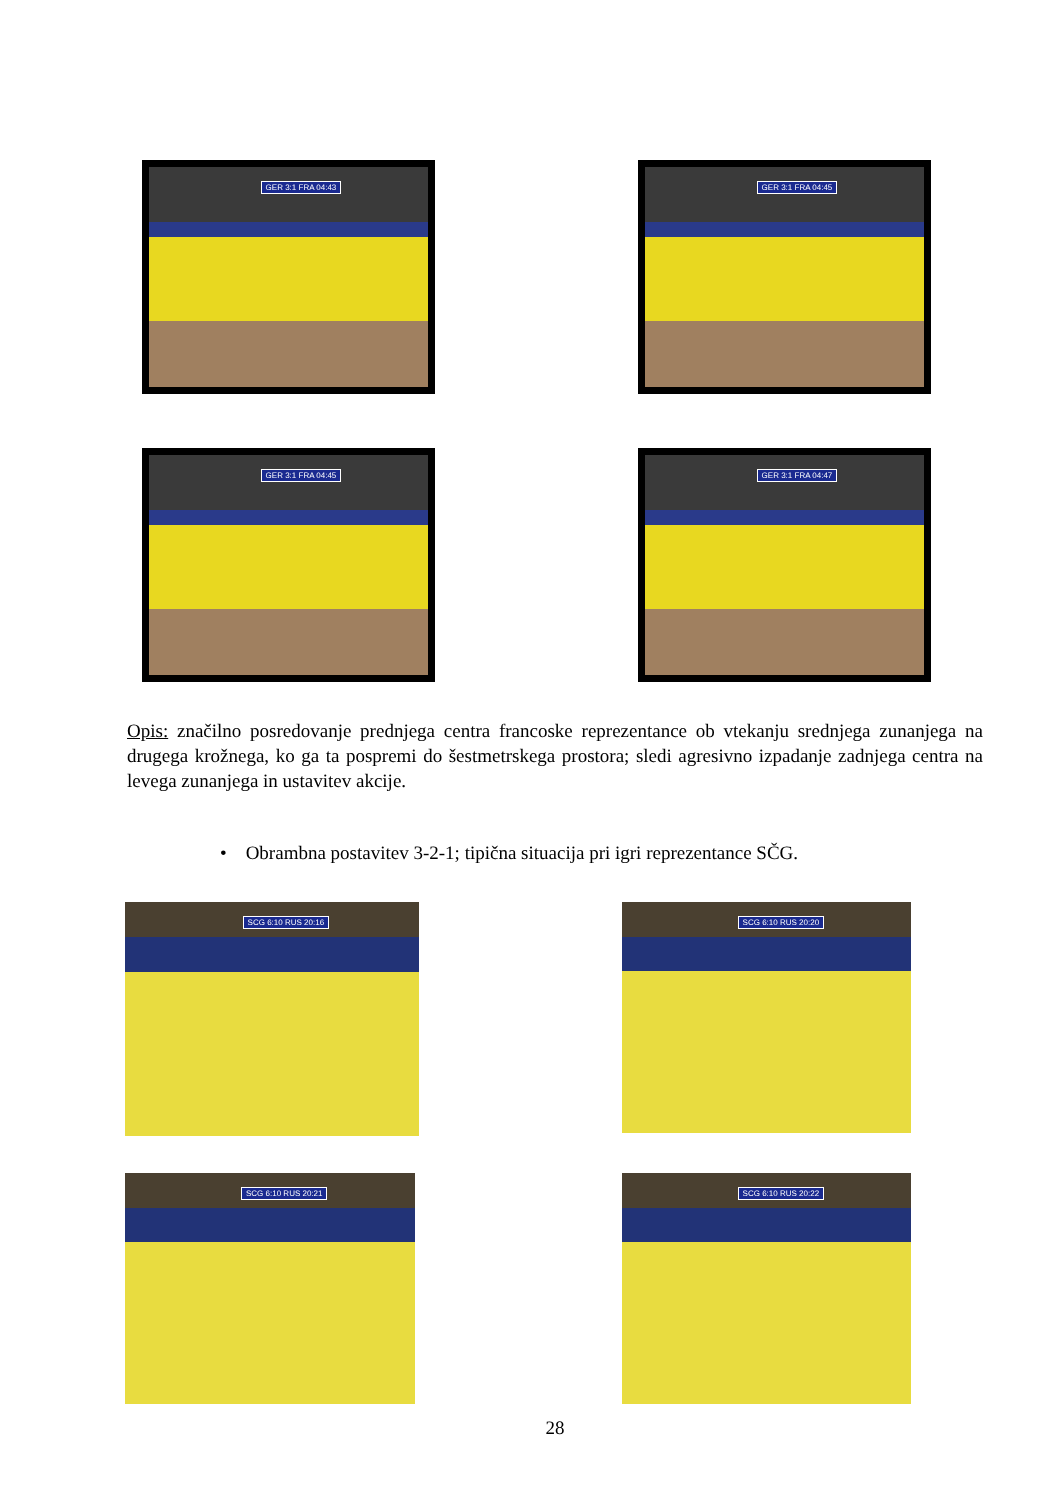GER 3:1 FRA 04:43 GER 3:1 FRA 04:45
GER 3:1 FRA 04:45 GER 3:1 FRA 04:47
Opis: značilno posredovanje prednjega centra francoske reprezentance ob vtekanju srednjega zunanjega na drugega krožnega, ko ga ta pospremi do šestmetrskega prostora; sledi agresivno izpadanje zadnjega centra na levega zunanjega in ustavitev akcije.
• Obrambna postavitev 3-2-1; tipična situacija pri igri reprezentance SČG.
SCG 6:10 RUS 20:16 SCG 6:10 RUS 20:20
SCG 6:10 RUS 20:21 SCG 6:10 RUS 20:22
28